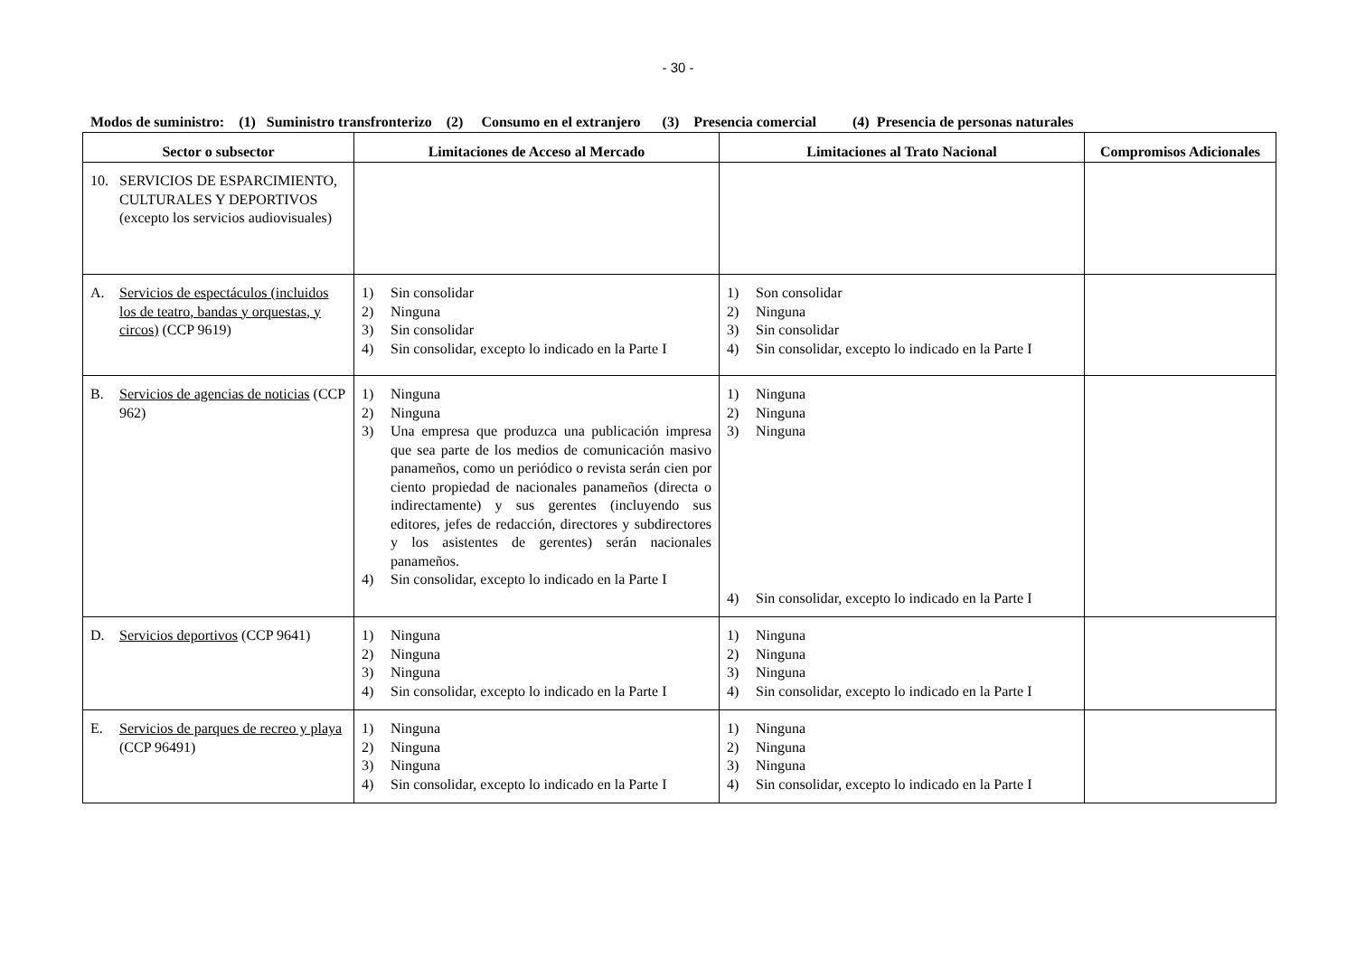- 30 -
Modos de suministro: (1) Suministro transfronterizo (2) Consumo en el extranjero (3) Presencia comercial (4) Presencia de personas naturales
| Sector o subsector | Limitaciones de Acceso al Mercado | Limitaciones al Trato Nacional | Compromisos Adicionales |
| --- | --- | --- | --- |
| 10. SERVICIOS DE ESPARCIMIENTO, CULTURALES Y DEPORTIVOS (excepto los servicios audiovisuales) | | | |
| A. Servicios de espectáculos (incluidos los de teatro, bandas y orquestas, y circos) (CCP 9619) | 1) Sin consolidar 2) Ninguna 3) Sin consolidar 4) Sin consolidar, excepto lo indicado en la Parte I | 1) Son consolidar 2) Ninguna 3) Sin consolidar 4) Sin consolidar, excepto lo indicado en la Parte I | |
| B. Servicios de agencias de noticias (CCP 962) | 1) Ninguna 2) Ninguna 3) Una empresa que produzca una publicación impresa que sea parte de los medios de comunicación masivo panameños, como un periódico o revista serán cien por ciento propiedad de nacionales panameños (directa o indirectamente) y sus gerentes (incluyendo sus editores, jefes de redacción, directores y subdirectores y los asistentes de gerentes) serán nacionales panameños. 4) Sin consolidar, excepto lo indicado en la Parte I | 1) Ninguna 2) Ninguna 3) Ninguna 4) Sin consolidar, excepto lo indicado en la Parte I | |
| D. Servicios deportivos (CCP 9641) | 1) Ninguna 2) Ninguna 3) Ninguna 4) Sin consolidar, excepto lo indicado en la Parte I | 1) Ninguna 2) Ninguna 3) Ninguna 4) Sin consolidar, excepto lo indicado en la Parte I | |
| E. Servicios de parques de recreo y playa (CCP 96491) | 1) Ninguna 2) Ninguna 3) Ninguna 4) Sin consolidar, excepto lo indicado en la Parte I | 1) Ninguna 2) Ninguna 3) Ninguna 4) Sin consolidar, excepto lo indicado en la Parte I | |